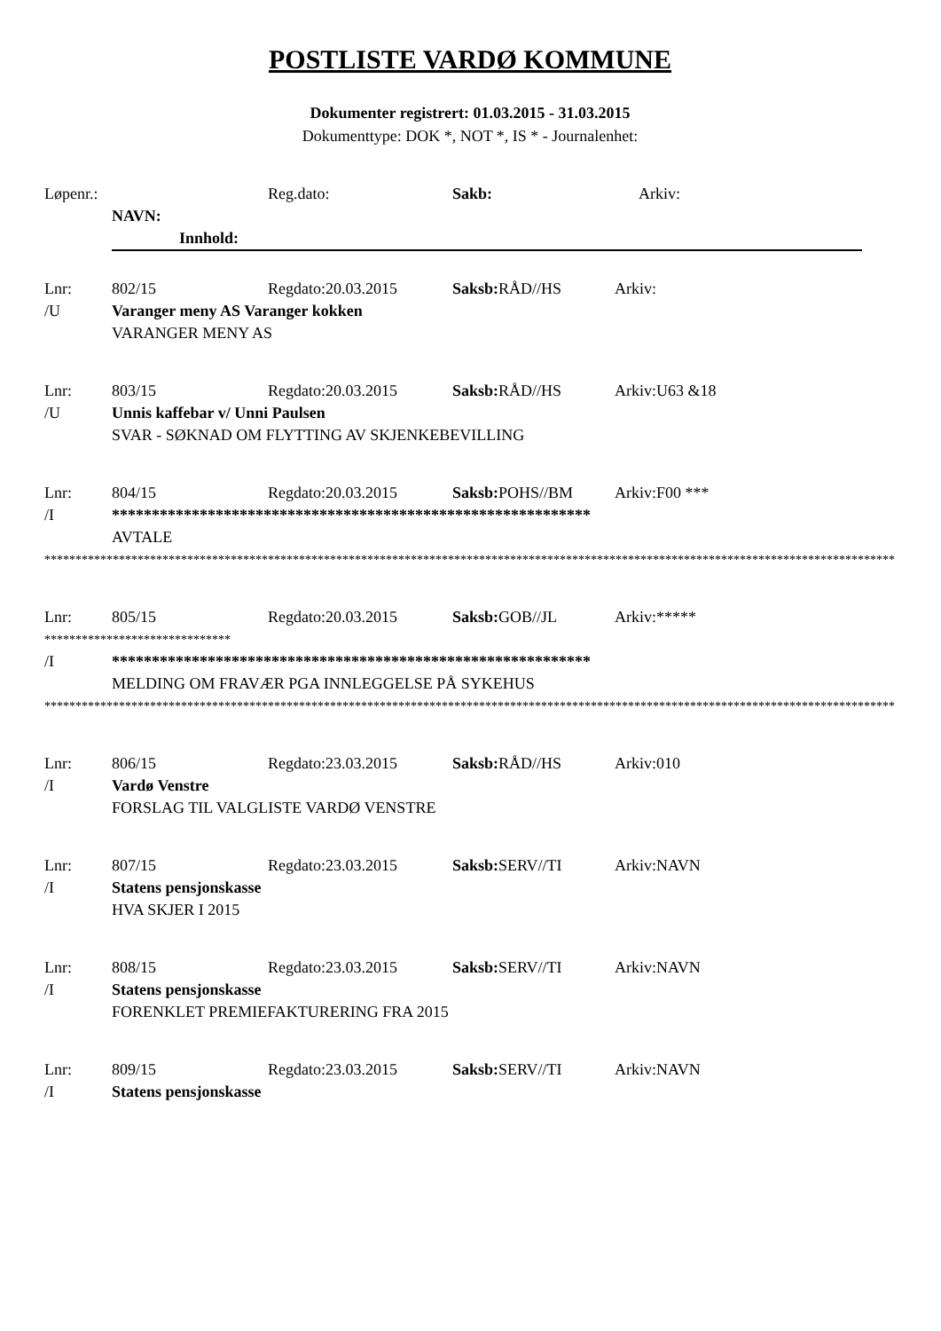POSTLISTE VARDØ KOMMUNE
Dokumenter registrert: 01.03.2015 - 31.03.2015
Dokumenttype: DOK *, NOT *, IS * - Journalenhet:
Løpenr.: Reg.dato: Sakb: Arkiv:
NAVN:
Innhold:
Lnr: 802/15 Regdato:20.03.2015 Saksb: RÅD//HS Arkiv:
/U Varanger meny AS Varanger kokken
VARANGER MENY AS
Lnr: 803/15 Regdato:20.03.2015 Saksb: RÅD//HS Arkiv:U63 &18
/U Unnis kaffebar v/ Unni Paulsen
SVAR - SØKNAD OM FLYTTING AV SKJENKEBEVILLING
Lnr: 804/15 Regdato:20.03.2015 Saksb: POHS//BM Arkiv:F00 ***
/I ************************************************************
AVTALE
*****************************************************************************************************************************************
Lnr: 805/15 Regdato:20.03.2015 Saksb: GOB//JL Arkiv:*****
******************************
/I ************************************************************
MELDING OM FRAVÆR PGA INNLEGGELSE PÅ SYKEHUS
*****************************************************************************************************************************************
Lnr: 806/15 Regdato:23.03.2015 Saksb: RÅD//HS Arkiv:010
/I Vardø Venstre
FORSLAG TIL VALGLISTE VARDØ VENSTRE
Lnr: 807/15 Regdato:23.03.2015 Saksb: SERV//TI Arkiv:NAVN
/I Statens pensjonskasse
HVA SKJER I 2015
Lnr: 808/15 Regdato:23.03.2015 Saksb: SERV//TI Arkiv:NAVN
/I Statens pensjonskasse
FORENKLET PREMIEFAKTURERING FRA 2015
Lnr: 809/15 Regdato:23.03.2015 Saksb: SERV//TI Arkiv:NAVN
/I Statens pensjonskasse